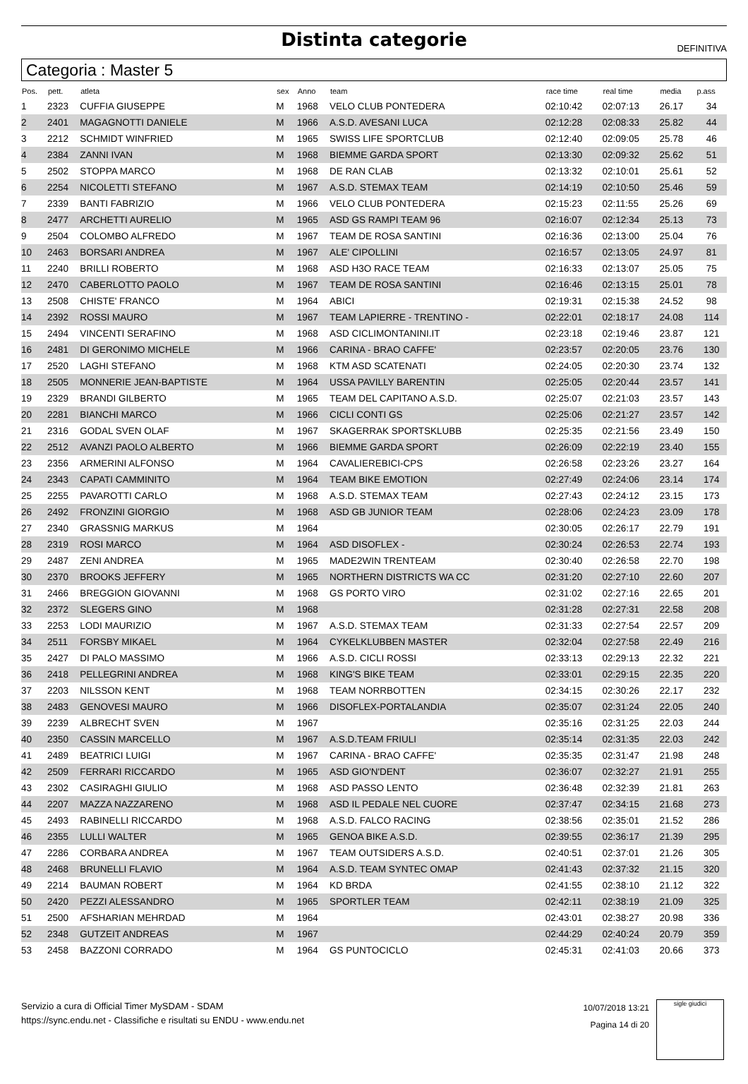Distinta categorie
DEFINITIVA
Categoria : Master 5
| Pos. | pett. | atleta | sex | Anno | team | race time | real time | media | p.ass |
| --- | --- | --- | --- | --- | --- | --- | --- | --- | --- |
| 1 | 2323 | CUFFIA GIUSEPPE | M | 1968 | VELO CLUB PONTEDERA | 02:10:42 | 02:07:13 | 26.17 | 34 |
| 2 | 2401 | MAGAGNOTTI DANIELE | M | 1966 | A.S.D. AVESANI LUCA | 02:12:28 | 02:08:33 | 25.82 | 44 |
| 3 | 2212 | SCHMIDT WINFRIED | M | 1965 | SWISS LIFE SPORTCLUB | 02:12:40 | 02:09:05 | 25.78 | 46 |
| 4 | 2384 | ZANNI IVAN | M | 1968 | BIEMME GARDA SPORT | 02:13:30 | 02:09:32 | 25.62 | 51 |
| 5 | 2502 | STOPPA MARCO | M | 1968 | DE RAN CLAB | 02:13:32 | 02:10:01 | 25.61 | 52 |
| 6 | 2254 | NICOLETTI STEFANO | M | 1967 | A.S.D. STEMAX TEAM | 02:14:19 | 02:10:50 | 25.46 | 59 |
| 7 | 2339 | BANTI FABRIZIO | M | 1966 | VELO CLUB PONTEDERA | 02:15:23 | 02:11:55 | 25.26 | 69 |
| 8 | 2477 | ARCHETTI AURELIO | M | 1965 | ASD GS RAMPI TEAM 96 | 02:16:07 | 02:12:34 | 25.13 | 73 |
| 9 | 2504 | COLOMBO ALFREDO | M | 1967 | TEAM DE ROSA SANTINI | 02:16:36 | 02:13:00 | 25.04 | 76 |
| 10 | 2463 | BORSARI ANDREA | M | 1967 | ALE' CIPOLLINI | 02:16:57 | 02:13:05 | 24.97 | 81 |
| 11 | 2240 | BRILLI ROBERTO | M | 1968 | ASD H3O RACE TEAM | 02:16:33 | 02:13:07 | 25.05 | 75 |
| 12 | 2470 | CABERLOTTO PAOLO | M | 1967 | TEAM DE ROSA SANTINI | 02:16:46 | 02:13:15 | 25.01 | 78 |
| 13 | 2508 | CHISTE' FRANCO | M | 1964 | ABICI | 02:19:31 | 02:15:38 | 24.52 | 98 |
| 14 | 2392 | ROSSI MAURO | M | 1967 | TEAM LAPIERRE - TRENTINO - | 02:22:01 | 02:18:17 | 24.08 | 114 |
| 15 | 2494 | VINCENTI SERAFINO | M | 1968 | ASD CICLIMONTANINI.IT | 02:23:18 | 02:19:46 | 23.87 | 121 |
| 16 | 2481 | DI GERONIMO MICHELE | M | 1966 | CARINA - BRAO CAFFE' | 02:23:57 | 02:20:05 | 23.76 | 130 |
| 17 | 2520 | LAGHI STEFANO | M | 1968 | KTM ASD SCATENATI | 02:24:05 | 02:20:30 | 23.74 | 132 |
| 18 | 2505 | MONNERIE JEAN-BAPTISTE | M | 1964 | USSA PAVILLY BARENTIN | 02:25:05 | 02:20:44 | 23.57 | 141 |
| 19 | 2329 | BRANDI GILBERTO | M | 1965 | TEAM DEL CAPITANO A.S.D. | 02:25:07 | 02:21:03 | 23.57 | 143 |
| 20 | 2281 | BIANCHI MARCO | M | 1966 | CICLI CONTI GS | 02:25:06 | 02:21:27 | 23.57 | 142 |
| 21 | 2316 | GODAL SVEN OLAF | M | 1967 | SKAGERRAK SPORTSKLUBB | 02:25:35 | 02:21:56 | 23.49 | 150 |
| 22 | 2512 | AVANZI PAOLO ALBERTO | M | 1966 | BIEMME GARDA SPORT | 02:26:09 | 02:22:19 | 23.40 | 155 |
| 23 | 2356 | ARMERINI ALFONSO | M | 1964 | CAVALIEREBICI-CPS | 02:26:58 | 02:23:26 | 23.27 | 164 |
| 24 | 2343 | CAPATI CAMMINITO | M | 1964 | TEAM BIKE EMOTION | 02:27:49 | 02:24:06 | 23.14 | 174 |
| 25 | 2255 | PAVAROTTI CARLO | M | 1968 | A.S.D. STEMAX TEAM | 02:27:43 | 02:24:12 | 23.15 | 173 |
| 26 | 2492 | FRONZINI GIORGIO | M | 1968 | ASD GB JUNIOR TEAM | 02:28:06 | 02:24:23 | 23.09 | 178 |
| 27 | 2340 | GRASSNIG MARKUS | M | 1964 | | 02:30:05 | 02:26:17 | 22.79 | 191 |
| 28 | 2319 | ROSI MARCO | M | 1964 | ASD DISOFLEX - | 02:30:24 | 02:26:53 | 22.74 | 193 |
| 29 | 2487 | ZENI ANDREA | M | 1965 | MADE2WIN TRENTEAM | 02:30:40 | 02:26:58 | 22.70 | 198 |
| 30 | 2370 | BROOKS JEFFERY | M | 1965 | NORTHERN DISTRICTS WA CC | 02:31:20 | 02:27:10 | 22.60 | 207 |
| 31 | 2466 | BREGGION GIOVANNI | M | 1968 | GS PORTO VIRO | 02:31:02 | 02:27:16 | 22.65 | 201 |
| 32 | 2372 | SLEGERS GINO | M | 1968 | | 02:31:28 | 02:27:31 | 22.58 | 208 |
| 33 | 2253 | LODI MAURIZIO | M | 1967 | A.S.D. STEMAX TEAM | 02:31:33 | 02:27:54 | 22.57 | 209 |
| 34 | 2511 | FORSBY MIKAEL | M | 1964 | CYKELKLUBBEN MASTER | 02:32:04 | 02:27:58 | 22.49 | 216 |
| 35 | 2427 | DI PALO MASSIMO | M | 1966 | A.S.D. CICLI ROSSI | 02:33:13 | 02:29:13 | 22.32 | 221 |
| 36 | 2418 | PELLEGRINI ANDREA | M | 1968 | KING'S BIKE TEAM | 02:33:01 | 02:29:15 | 22.35 | 220 |
| 37 | 2203 | NILSSON KENT | M | 1968 | TEAM NORRBOTTEN | 02:34:15 | 02:30:26 | 22.17 | 232 |
| 38 | 2483 | GENOVESI MAURO | M | 1966 | DISOFLEX-PORTALANDIA | 02:35:07 | 02:31:24 | 22.05 | 240 |
| 39 | 2239 | ALBRECHT SVEN | M | 1967 | | 02:35:16 | 02:31:25 | 22.03 | 244 |
| 40 | 2350 | CASSIN MARCELLO | M | 1967 | A.S.D.TEAM FRIULI | 02:35:14 | 02:31:35 | 22.03 | 242 |
| 41 | 2489 | BEATRICI LUIGI | M | 1967 | CARINA - BRAO CAFFE' | 02:35:35 | 02:31:47 | 21.98 | 248 |
| 42 | 2509 | FERRARI RICCARDO | M | 1965 | ASD GIO'N'DENT | 02:36:07 | 02:32:27 | 21.91 | 255 |
| 43 | 2302 | CASIRAGHI GIULIO | M | 1968 | ASD PASSO LENTO | 02:36:48 | 02:32:39 | 21.81 | 263 |
| 44 | 2207 | MAZZA NAZZARENO | M | 1968 | ASD IL PEDALE NEL CUORE | 02:37:47 | 02:34:15 | 21.68 | 273 |
| 45 | 2493 | RABINELLI RICCARDO | M | 1968 | A.S.D. FALCO RACING | 02:38:56 | 02:35:01 | 21.52 | 286 |
| 46 | 2355 | LULLI WALTER | M | 1965 | GENOA BIKE A.S.D. | 02:39:55 | 02:36:17 | 21.39 | 295 |
| 47 | 2286 | CORBARA ANDREA | M | 1967 | TEAM OUTSIDERS A.S.D. | 02:40:51 | 02:37:01 | 21.26 | 305 |
| 48 | 2468 | BRUNELLI FLAVIO | M | 1964 | A.S.D. TEAM SYNTEC OMAP | 02:41:43 | 02:37:32 | 21.15 | 320 |
| 49 | 2214 | BAUMAN ROBERT | M | 1964 | KD BRDA | 02:41:55 | 02:38:10 | 21.12 | 322 |
| 50 | 2420 | PEZZI ALESSANDRO | M | 1965 | SPORTLER TEAM | 02:42:11 | 02:38:19 | 21.09 | 325 |
| 51 | 2500 | AFSHARIAN MEHRDAD | M | 1964 | | 02:43:01 | 02:38:27 | 20.98 | 336 |
| 52 | 2348 | GUTZEIT ANDREAS | M | 1967 | | 02:44:29 | 02:40:24 | 20.79 | 359 |
| 53 | 2458 | BAZZONI CORRADO | M | 1964 | GS PUNTOCICLO | 02:45:31 | 02:41:03 | 20.66 | 373 |
Servizio a cura di Official Timer MySDAM - SDAM
https://sync.endu.net - Classifiche e risultati su ENDU - www.endu.net
10/07/2018 13:21
Pagina 14 di 20
sigle giudici